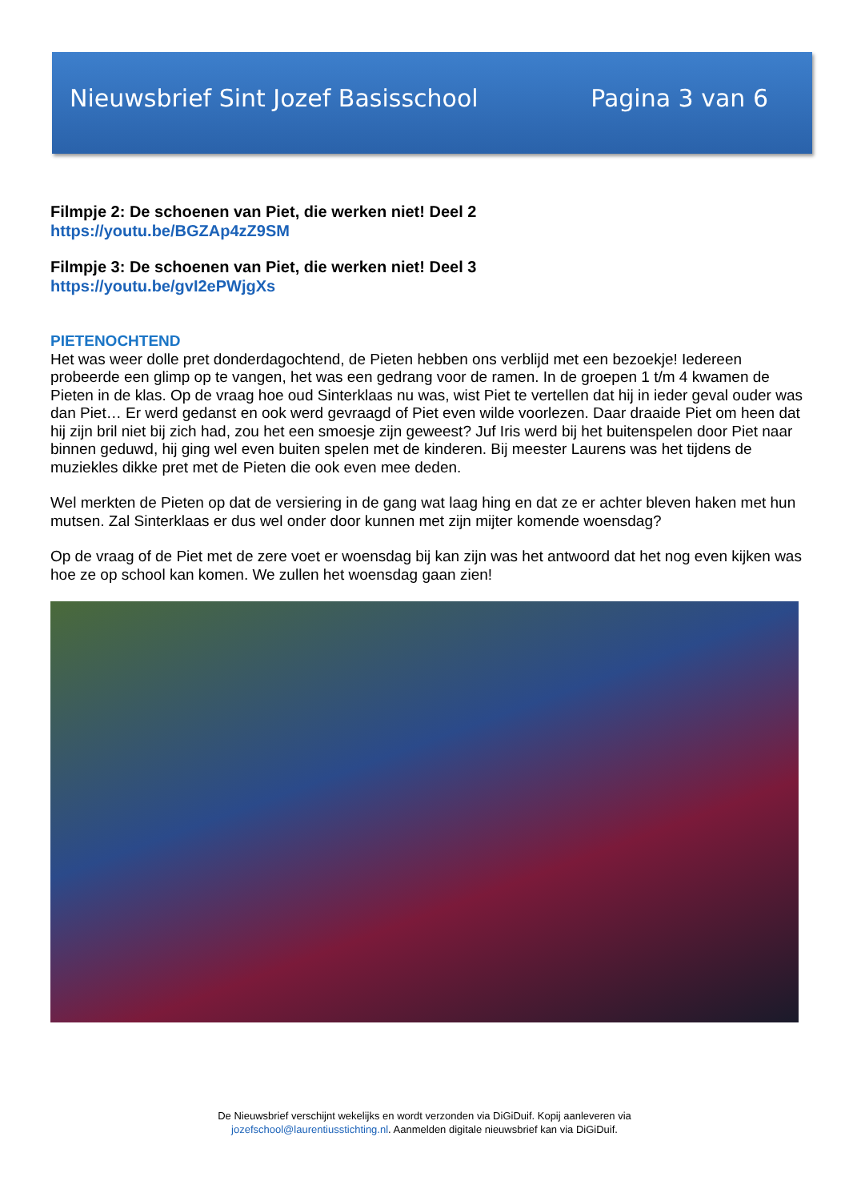Nieuwsbrief Sint Jozef Basisschool Pagina 3 van 6
Filmpje 2: De schoenen van Piet, die werken niet! Deel 2
https://youtu.be/BGZAp4zZ9SM
Filmpje 3: De schoenen van Piet, die werken niet! Deel 3
https://youtu.be/gvI2ePWjgXs
PIETENOCHTEND
Het was weer dolle pret donderdagochtend, de Pieten hebben ons verblijd met een bezoekje! Iedereen probeerde een glimp op te vangen, het was een gedrang voor de ramen. In de groepen 1 t/m 4 kwamen de Pieten in de klas. Op de vraag hoe oud Sinterklaas nu was, wist Piet te vertellen dat hij in ieder geval ouder was dan Piet… Er werd gedanst en ook werd gevraagd of Piet even wilde voorlezen. Daar draaide Piet om heen dat hij zijn bril niet bij zich had, zou het een smoesje zijn geweest? Juf Iris werd bij het buitenspelen door Piet naar binnen geduwd, hij ging wel even buiten spelen met de kinderen. Bij meester Laurens was het tijdens de muziekles dikke pret met de Pieten die ook even mee deden.
Wel merkten de Pieten op dat de versiering in de gang wat laag hing en dat ze er achter bleven haken met hun mutsen. Zal Sinterklaas er dus wel onder door kunnen met zijn mijter komende woensdag?
Op de vraag of de Piet met de zere voet er woensdag bij kan zijn was het antwoord dat het nog even kijken was hoe ze op school kan komen. We zullen het woensdag gaan zien!
De Nieuwsbrief verschijnt wekelijks en wordt verzonden via DiGiDuif. Kopij aanleveren via
jozefschool@laurentiusstichting.nl. Aanmelden digitale nieuwsbrief kan via DiGiDuif.